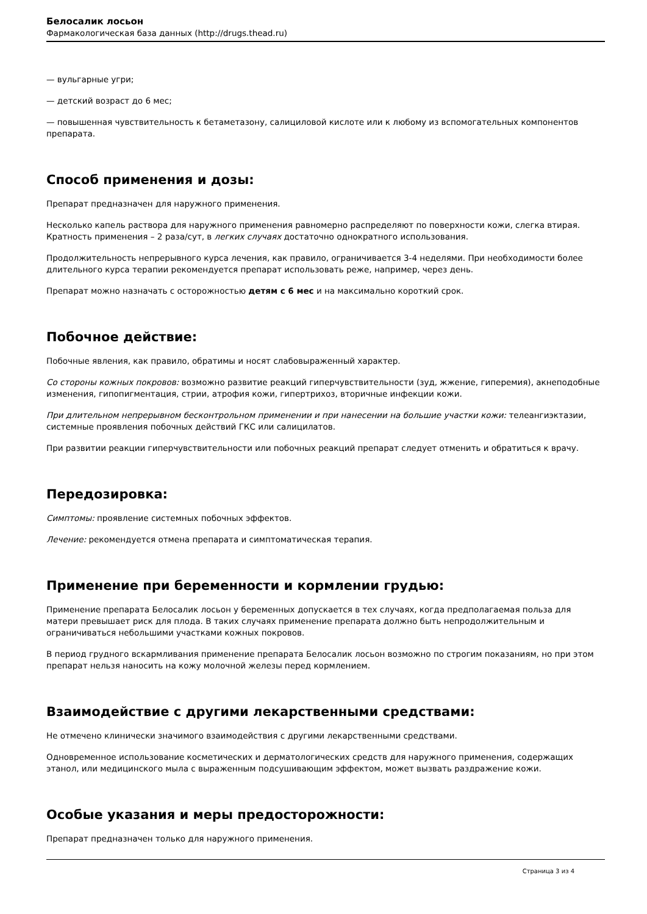Белосалик лосьон
Фармакологическая база данных (http://drugs.thead.ru)
— вульгарные угри;
— детский возраст до 6 мес;
— повышенная чувствительность к бетаметазону, салициловой кислоте или к любому из вспомогательных компонентов препарата.
Способ применения и дозы:
Препарат предназначен для наружного применения.
Несколько капель раствора для наружного применения равномерно распределяют по поверхности кожи, слегка втирая. Кратность применения – 2 раза/сут, в легких случаях достаточно однократного использования.
Продолжительность непрерывного курса лечения, как правило, ограничивается 3-4 неделями. При необходимости более длительного курса терапии рекомендуется препарат использовать реже, например, через день.
Препарат можно назначать с осторожностью детям с 6 мес и на максимально короткий срок.
Побочное действие:
Побочные явления, как правило, обратимы и носят слабовыраженный характер.
Со стороны кожных покровов: возможно развитие реакций гиперчувствительности (зуд, жжение, гиперемия), акнеподобные изменения, гипопигментация, стрии, атрофия кожи, гипертрихоз, вторичные инфекции кожи.
При длительном непрерывном бесконтрольном применении и при нанесении на большие участки кожи: телеангиэктазии, системные проявления побочных действий ГКС или салицилатов.
При развитии реакции гиперчувствительности или побочных реакций препарат следует отменить и обратиться к врачу.
Передозировка:
Симптомы: проявление системных побочных эффектов.
Лечение: рекомендуется отмена препарата и симптоматическая терапия.
Применение при беременности и кормлении грудью:
Применение препарата Белосалик лосьон у беременных допускается в тех случаях, когда предполагаемая польза для матери превышает риск для плода. В таких случаях применение препарата должно быть непродолжительным и ограничиваться небольшими участками кожных покровов.
В период грудного вскармливания применение препарата Белосалик лосьон возможно по строгим показаниям, но при этом препарат нельзя наносить на кожу молочной железы перед кормлением.
Взаимодействие с другими лекарственными средствами:
Не отмечено клинически значимого взаимодействия с другими лекарственными средствами.
Одновременное использование косметических и дерматологических средств для наружного применения, содержащих этанол, или медицинского мыла с выраженным подсушивающим эффектом, может вызвать раздражение кожи.
Особые указания и меры предосторожности:
Препарат предназначен только для наружного применения.
Страница 3 из 4